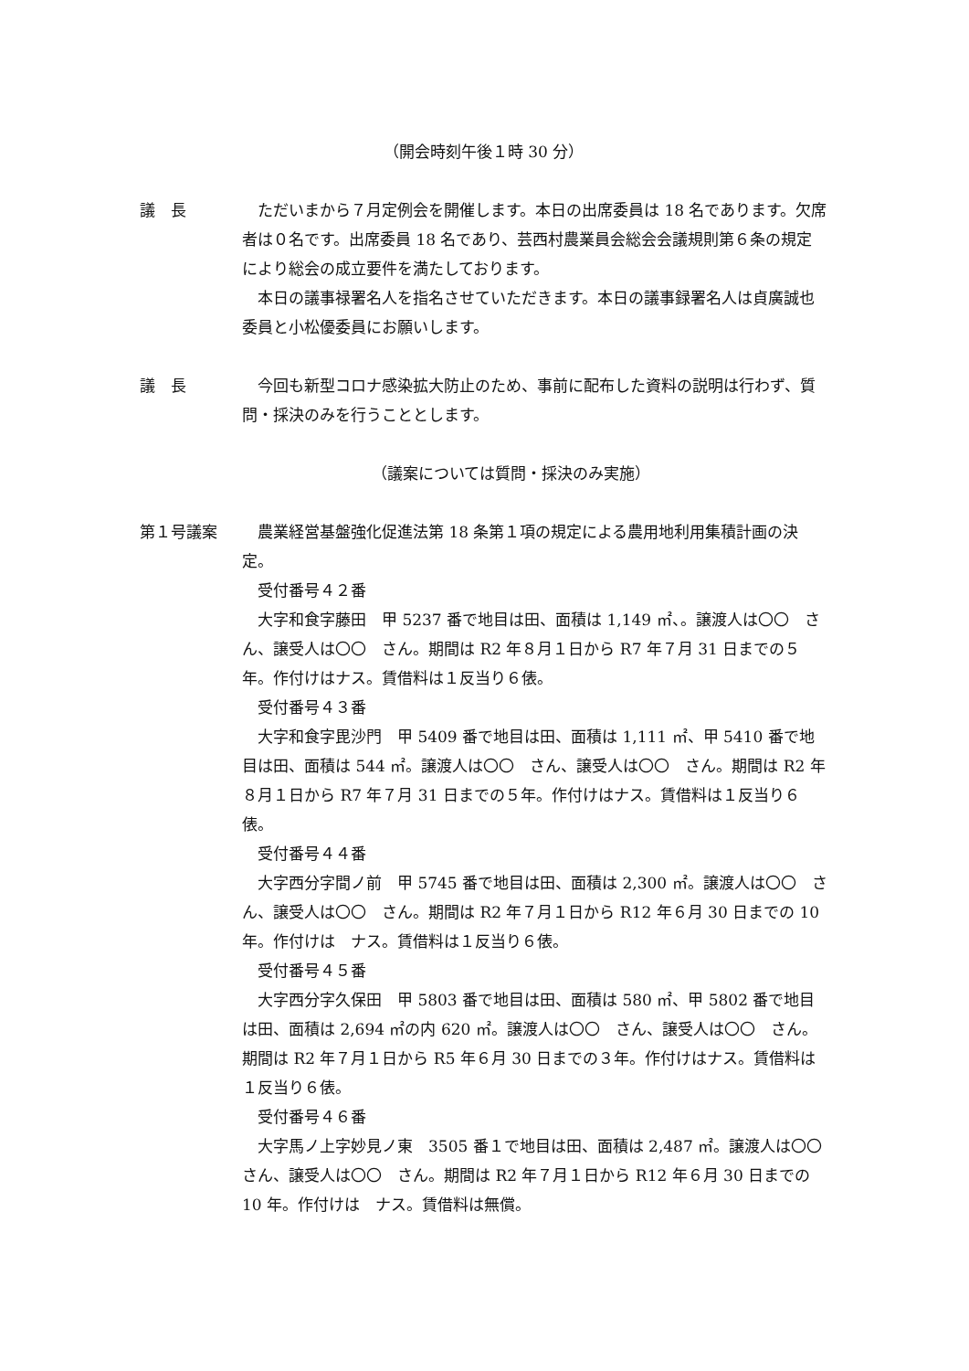（開会時刻午後１時 30 分）
議　長 ただいまから７月定例会を開催します。本日の出席委員は 18 名であります。欠席者は０名です。出席委員 18 名であり、芸西村農業員会総会会議規則第６条の規定により総会の成立要件を満たしております。
本日の議事禄署名人を指名させていただきます。本日の議事録署名人は貞廣誠也委員と小松優委員にお願いします。
議　長 今回も新型コロナ感染拡大防止のため、事前に配布した資料の説明は行わず、質問・採決のみを行うこととします。
（議案については質問・採決のみ実施）
第１号議案 農業経営基盤強化促進法第 18 条第１項の規定による農用地利用集積計画の決定。
受付番号４２番
大字和食字藤田　甲 5237 番で地目は田、面積は 1,149 ㎡、。譲渡人は〇〇　さん、譲受人は〇〇　さん。期間は R2 年８月１日から R7 年７月 31 日までの５年。作付けはナス。賃借料は１反当り６俵。
受付番号４３番
大字和食字毘沙門　甲 5409 番で地目は田、面積は 1,111 ㎡、甲 5410 番で地目は田、面積は 544 ㎡。譲渡人は〇〇　さん、譲受人は〇〇　さん。期間は R2 年８月１日から R7 年７月 31 日までの５年。作付けはナス。賃借料は１反当り６俵。
受付番号４４番
大字西分字間ノ前　甲 5745 番で地目は田、面積は 2,300 ㎡。譲渡人は〇〇　さん、譲受人は〇〇　さん。期間は R2 年７月１日から R12 年６月 30 日までの 10 年。作付けは　ナス。賃借料は１反当り６俵。
受付番号４５番
大字西分字久保田　甲 5803 番で地目は田、面積は 580 ㎡、甲 5802 番で地目は田、面積は 2,694 ㎡の内 620 ㎡。譲渡人は〇〇　さん、譲受人は〇〇　さん。期間は R2 年７月１日から R5 年６月 30 日までの３年。作付けはナス。賃借料は１反当り６俵。
受付番号４６番
大字馬ノ上字妙見ノ東　3505 番１で地目は田、面積は 2,487 ㎡。譲渡人は〇〇　さん、譲受人は〇〇　さん。期間は R2 年７月１日から R12 年６月 30 日までの 10 年。作付けは　ナス。賃借料は無償。